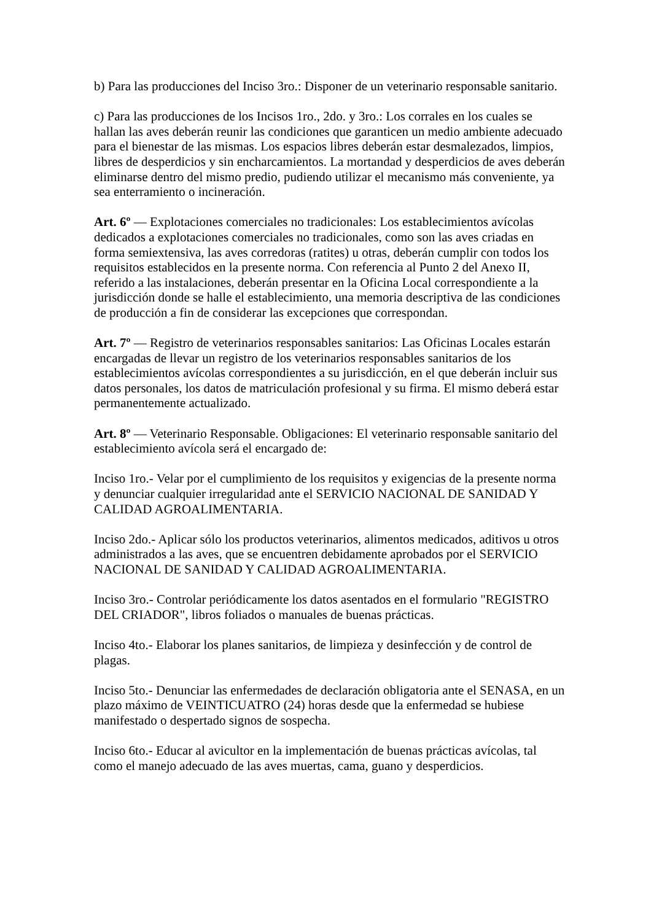b) Para las producciones del Inciso 3ro.: Disponer de un veterinario responsable sanitario.
c) Para las producciones de los Incisos 1ro., 2do. y 3ro.: Los corrales en los cuales se hallan las aves deberán reunir las condiciones que garanticen un medio ambiente adecuado para el bienestar de las mismas. Los espacios libres deberán estar desmalezados, limpios, libres de desperdicios y sin encharcamientos. La mortandad y desperdicios de aves deberán eliminarse dentro del mismo predio, pudiendo utilizar el mecanismo más conveniente, ya sea enterramiento o incineración.
Art. 6º — Explotaciones comerciales no tradicionales: Los establecimientos avícolas dedicados a explotaciones comerciales no tradicionales, como son las aves criadas en forma semiextensiva, las aves corredoras (ratites) u otras, deberán cumplir con todos los requisitos establecidos en la presente norma. Con referencia al Punto 2 del Anexo II, referido a las instalaciones, deberán presentar en la Oficina Local correspondiente a la jurisdicción donde se halle el establecimiento, una memoria descriptiva de las condiciones de producción a fin de considerar las excepciones que correspondan.
Art. 7º — Registro de veterinarios responsables sanitarios: Las Oficinas Locales estarán encargadas de llevar un registro de los veterinarios responsables sanitarios de los establecimientos avícolas correspondientes a su jurisdicción, en el que deberán incluir sus datos personales, los datos de matriculación profesional y su firma. El mismo deberá estar permanentemente actualizado.
Art. 8º — Veterinario Responsable. Obligaciones: El veterinario responsable sanitario del establecimiento avícola será el encargado de:
Inciso 1ro.- Velar por el cumplimiento de los requisitos y exigencias de la presente norma y denunciar cualquier irregularidad ante el SERVICIO NACIONAL DE SANIDAD Y CALIDAD AGROALIMENTARIA.
Inciso 2do.- Aplicar sólo los productos veterinarios, alimentos medicados, aditivos u otros administrados a las aves, que se encuentren debidamente aprobados por el SERVICIO NACIONAL DE SANIDAD Y CALIDAD AGROALIMENTARIA.
Inciso 3ro.- Controlar periódicamente los datos asentados en el formulario "REGISTRO DEL CRIADOR", libros foliados o manuales de buenas prácticas.
Inciso 4to.- Elaborar los planes sanitarios, de limpieza y desinfección y de control de plagas.
Inciso 5to.- Denunciar las enfermedades de declaración obligatoria ante el SENASA, en un plazo máximo de VEINTICUATRO (24) horas desde que la enfermedad se hubiese manifestado o despertado signos de sospecha.
Inciso 6to.- Educar al avicultor en la implementación de buenas prácticas avícolas, tal como el manejo adecuado de las aves muertas, cama, guano y desperdicios.